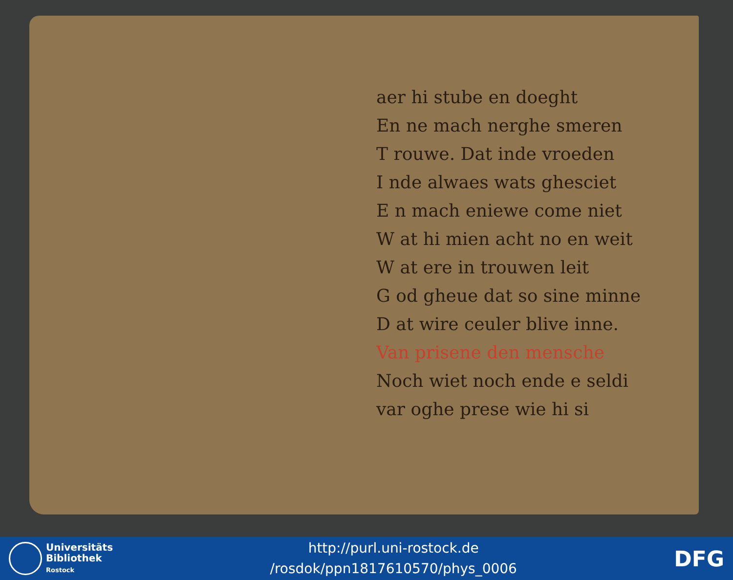aer hi stube en doeght
En ne mach nerghe smeren
T rouwe. Dat inde vroeden
I nde alwaes wats ghesciet
E n mach eniewe come niet
W at hi mien acht no en weit
W at ere in trouwen leit
G od gheue dat so sine minne
D at wire ceuler blive inne.
Van prisene den mensche
Noch wiet noch ende e seldi
var oghe prese wie hi si
Universitäts
Bibliothek
Rostock
http://purl.uni-rostock.de
/rosdok/ppn1817610570/phys_0006
DFG